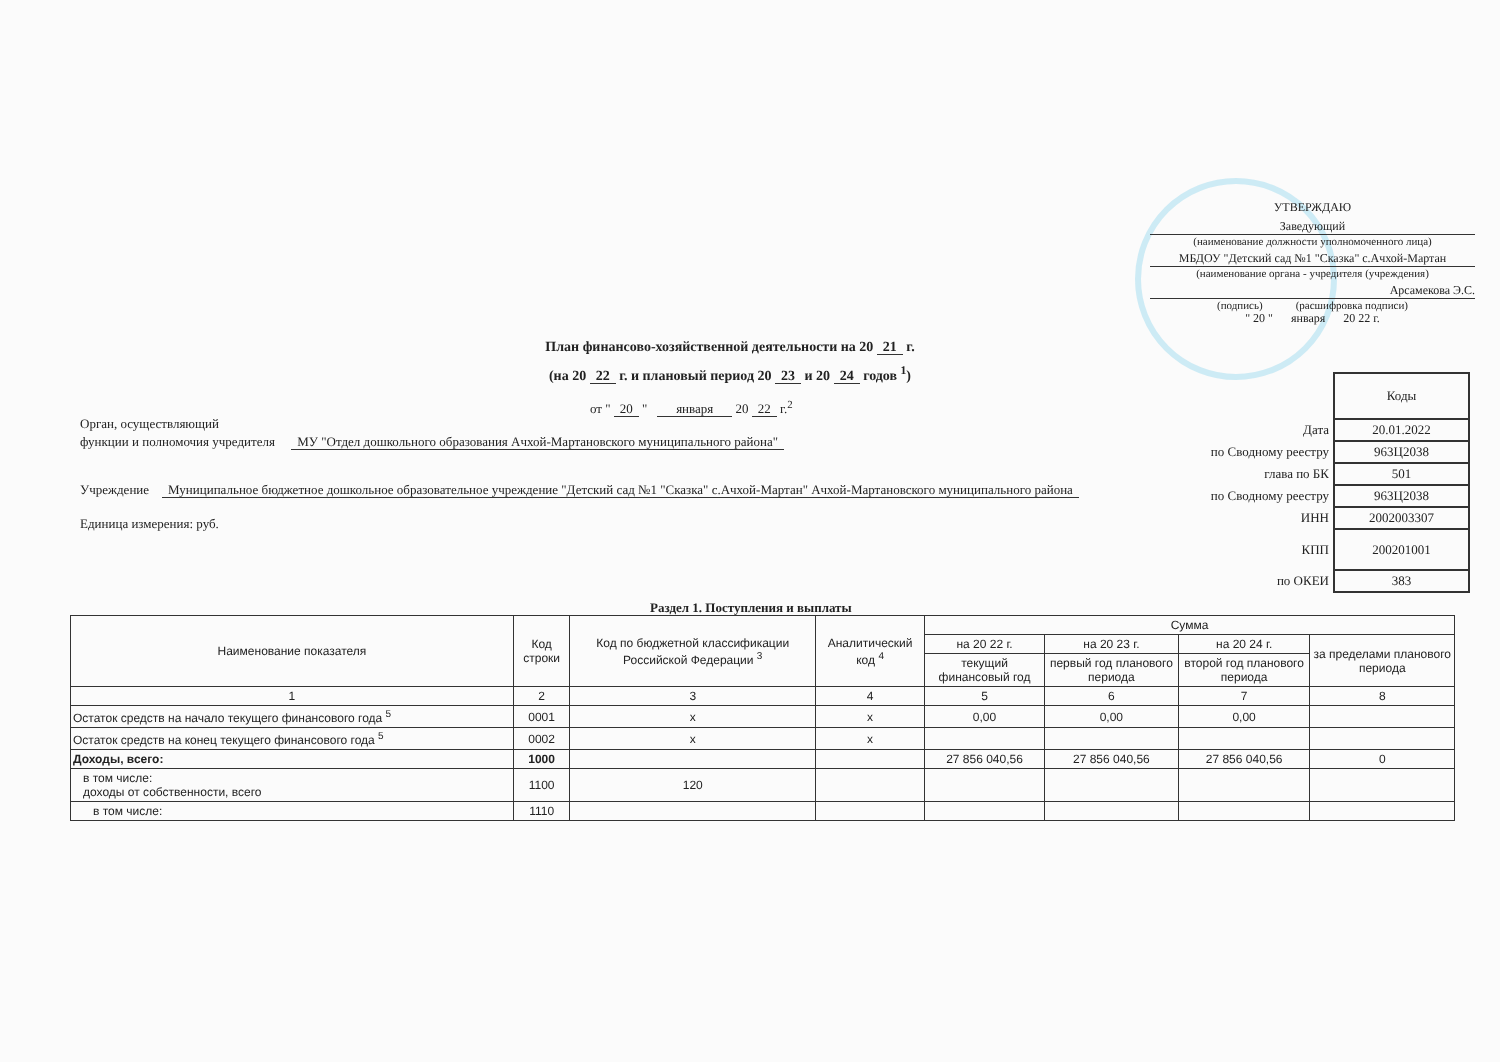УТВЕРЖДАЮ
Заведующий
(наименование должности уполномоченного лица)
МБДОУ "Детский сад №1 "Сказка" с.Ачхой-Мартан
(наименование органа - учредителя (учреждения)
Арсамекова Э.С.
(подпись) (расшифровка подписи)
" 20 " января 20 22 г.
План финансово-хозяйственной деятельности на 20 21 г.
(на 20 22 г. и плановый период 20 23 и 20 24 годов <sup>1</sup>)
от " 20 " января 20 22 г.<sup>2</sup>
Орган, осуществляющий
функции и полномочия учредителя МУ "Отдел дошкольного образования Ачхой-Мартановского муниципального района"
Учреждение Муниципальное бюджетное дошкольное образовательное учреждение "Детский сад №1 "Сказка" с.Ачхой-Мартан" Ачхой-Мартановского муниципального района
Единица измерения: руб.
| | Коды |
| Дата | 20.01.2022 |
| по Сводному реестру | 963Ц2038 |
| глава по БК | 501 |
| по Сводному реестру | 963Ц2038 |
| ИНН | 2002003307 |
| КПП | 200201001 |
| по ОКЕИ | 383 |
Раздел 1. Поступления и выплаты
| Наименование показателя | Код строки | Код по бюджетной классификации Российской Федерации <sup>3</sup> | Аналитический код <sup>4</sup> | Сумма | | | |
| --- | --- | --- | --- | --- | --- | --- | --- |
| | | | | на 20 22 г. | на 20 23 г. | на 20 24 г. | за пределами планового периода |
| | | | | текущий финансовый год | первый год планового периода | второй год планового периода | |
| 1 | 2 | 3 | 4 | 5 | 6 | 7 | 8 |
| Остаток средств на начало текущего финансового года <sup>5</sup> | 0001 | x | x | 0,00 | 0,00 | 0,00 | |
| Остаток средств на конец текущего финансового года <sup>5</sup> | 0002 | x | x | | | | |
| Доходы, всего: | 1000 | | | 27 856 040,56 | 27 856 040,56 | 27 856 040,56 | 0 |
| в том числе: доходы от собственности, всего | 1100 | 120 | | | | | |
| в том числе: | 1110 | | | | | | |